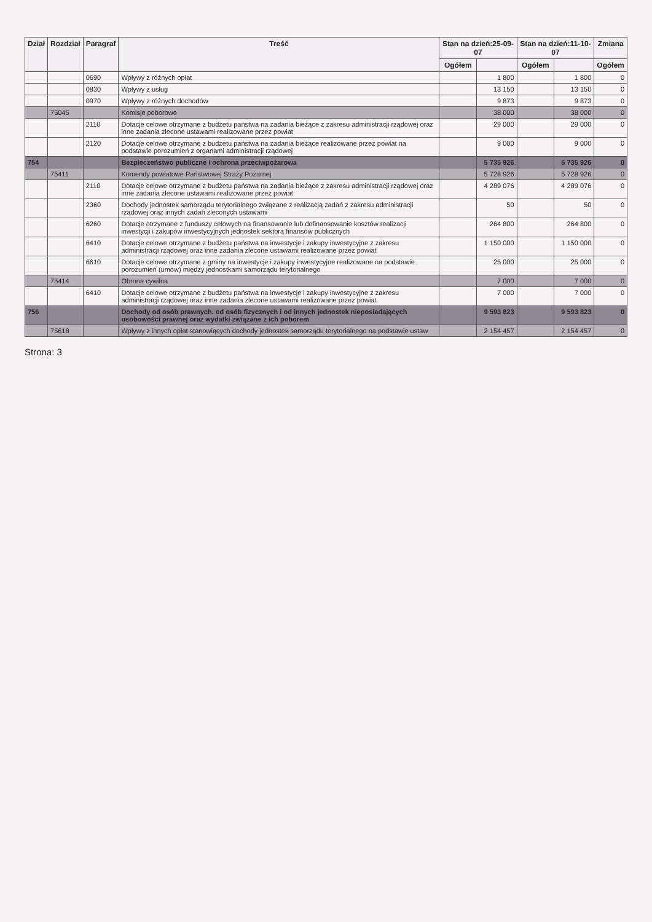| Dział | Rozdział | Paragraf | Treść | Stan na dzień:25-09-07 | | Stan na dzień:11-10-07 | | Zmiana |
| --- | --- | --- | --- | --- | --- | --- | --- | --- |
| | | | | Ogółem | | Ogółem | | Ogółem |
| | | 0690 | Wpływy z różnych opłat | | 1 800 | | 1 800 | 0 |
| | | 0830 | Wpływy z usług | | 13 150 | | 13 150 | 0 |
| | | 0970 | Wpływy z różnych dochodów | | 9 873 | | 9 873 | 0 |
| | 75045 | | Komisje poborowe | | 38 000 | | 38 000 | 0 |
| | | 2110 | Dotacje celowe otrzymane z budżetu państwa na zadania bieżące z zakresu administracji rządowej oraz inne zadania zlecone ustawami realizowane przez powiat | | 29 000 | | 29 000 | 0 |
| | | 2120 | Dotacje celowe otrzymane z budżetu państwa na zadania bieżące realizowane przez powiat na podstawie porozumień z organami administracji rządowej | | 9 000 | | 9 000 | 0 |
| 754 | | | Bezpieczeństwo publiczne i ochrona przeciwpożarowa | | 5 735 926 | | 5 735 926 | 0 |
| | 75411 | | Komendy powiatowe Państwowej Straży Pożarnej | | 5 728 926 | | 5 728 926 | 0 |
| | | 2110 | Dotacje celowe otrzymane z budżetu państwa na zadania bieżące z zakresu administracji rządowej oraz inne zadania zlecone ustawami realizowane przez powiat | | 4 289 076 | | 4 289 076 | 0 |
| | | 2360 | Dochody jednostek samorządu terytorialnego związane z realizacją zadań z zakresu administracji rządowej oraz innych zadań zleconych ustawami | | 50 | | 50 | 0 |
| | | 6260 | Dotacje otrzymane z funduszy celowych na finansowanie lub dofinansowanie kosztów realizacji inwestycji i zakupów inwestycyjnych jednostek sektora finansów publicznych | | 264 800 | | 264 800 | 0 |
| | | 6410 | Dotacje celowe otrzymane z budżetu państwa na inwestycje i zakupy inwestycyjne z zakresu administracji rządowej oraz inne zadania zlecone ustawami realizowane przez powiat | | 1 150 000 | | 1 150 000 | 0 |
| | | 6610 | Dotacje celowe otrzymane z gminy na inwestycje i zakupy inwestycyjne realizowane na podstawie porozumień (umów) między jednostkami samorządu terytorialnego | | 25 000 | | 25 000 | 0 |
| | 75414 | | Obrona cywilna | | 7 000 | | 7 000 | 0 |
| | | 6410 | Dotacje celowe otrzymane z budżetu państwa na inwestycje i zakupy inwestycyjne z zakresu administracji rządowej oraz inne zadania zlecone ustawami realizowane przez powiat | | 7 000 | | 7 000 | 0 |
| 756 | | | Dochody od osób prawnych, od osób fizycznych i od innych jednostek nieposiadających osobowości prawnej oraz wydatki związane z ich poborem | | 9 593 823 | | 9 593 823 | 0 |
| | 75618 | | Wpływy z innych opłat stanowiących dochody jednostek samorządu terytorialnego na podstawie ustaw | | 2 154 457 | | 2 154 457 | 0 |
Strona: 3